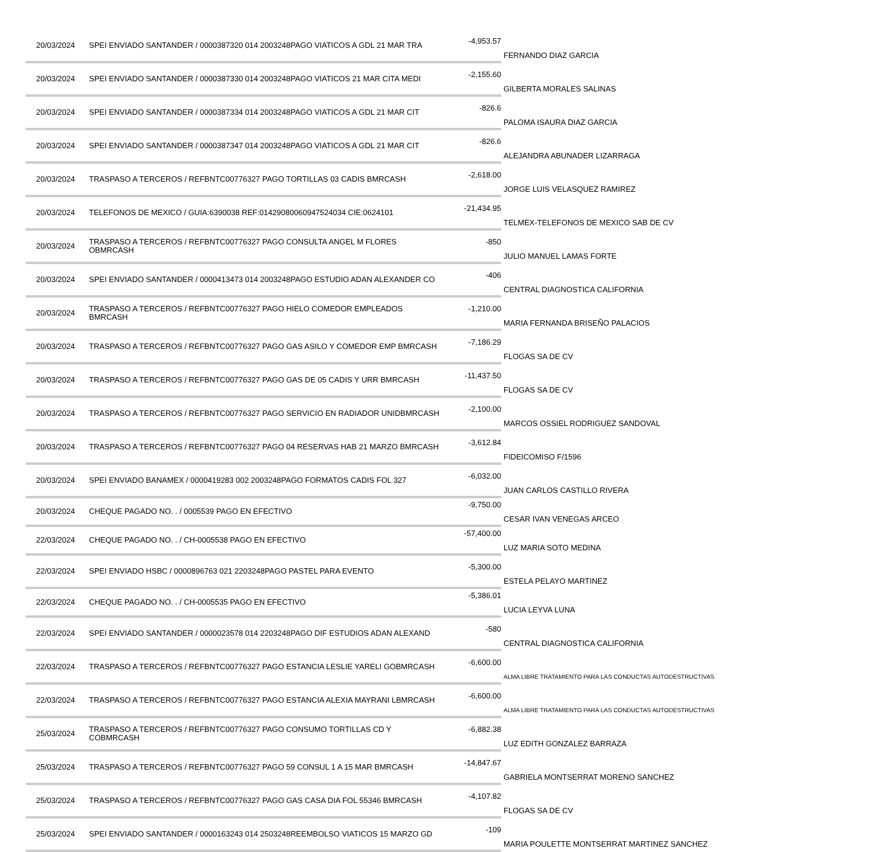| 20/03/2024 | SPEI ENVIADO SANTANDER / 0000387320 014 2003248PAGO VIATICOS A GDL 21 MAR TRA | -4,953.57 | FERNANDO DIAZ GARCIA |
| 20/03/2024 | SPEI ENVIADO SANTANDER / 0000387330 014 2003248PAGO VIATICOS 21 MAR CITA MEDI | -2,155.60 | GILBERTA MORALES SALINAS |
| 20/03/2024 | SPEI ENVIADO SANTANDER / 0000387334 014 2003248PAGO VIATICOS A GDL 21 MAR CIT | -826.6 | PALOMA ISAURA DIAZ GARCIA |
| 20/03/2024 | SPEI ENVIADO SANTANDER / 0000387347 014 2003248PAGO VIATICOS A GDL 21 MAR CIT | -826.6 | ALEJANDRA ABUNADER LIZARRAGA |
| 20/03/2024 | TRASPASO A TERCEROS / REFBNTC00776327 PAGO TORTILLAS 03 CADIS BMRCASH | -2,618.00 | JORGE LUIS VELASQUEZ RAMIREZ |
| 20/03/2024 | TELEFONOS DE MEXICO / GUIA:6390038 REF:01429080060947524034 CIE:0624101 | -21,434.95 | TELMEX-TELEFONOS DE MEXICO SAB DE CV |
| 20/03/2024 | TRASPASO A TERCEROS / REFBNTC00776327 PAGO CONSULTA ANGEL M FLORES OBMRCASH | -850 | JULIO MANUEL LAMAS FORTE |
| 20/03/2024 | SPEI ENVIADO SANTANDER / 0000413473 014 2003248PAGO ESTUDIO ADAN ALEXANDER CO | -406 | CENTRAL DIAGNOSTICA CALIFORNIA |
| 20/03/2024 | TRASPASO A TERCEROS / REFBNTC00776327 PAGO HIELO COMEDOR EMPLEADOS BMRCASH | -1,210.00 | MARIA FERNANDA BRISEÑO PALACIOS |
| 20/03/2024 | TRASPASO A TERCEROS / REFBNTC00776327 PAGO GAS ASILO Y COMEDOR EMP BMRCASH | -7,186.29 | FLOGAS SA DE CV |
| 20/03/2024 | TRASPASO A TERCEROS / REFBNTC00776327 PAGO GAS DE 05 CADIS Y URR BMRCASH | -11,437.50 | FLOGAS SA DE CV |
| 20/03/2024 | TRASPASO A TERCEROS / REFBNTC00776327 PAGO SERVICIO EN RADIADOR UNIDBMRCASH | -2,100.00 | MARCOS OSSIEL RODRIGUEZ SANDOVAL |
| 20/03/2024 | TRASPASO A TERCEROS / REFBNTC00776327 PAGO 04 RESERVAS HAB 21 MARZO BMRCASH | -3,612.84 | FIDEICOMISO F/1596 |
| 20/03/2024 | SPEI ENVIADO BANAMEX / 0000419283 002 2003248PAGO FORMATOS CADIS FOL 327 | -6,032.00 | JUAN CARLOS CASTILLO RIVERA |
| 20/03/2024 | CHEQUE PAGADO NO. . / 0005539 PAGO EN EFECTIVO | -9,750.00 | CESAR IVAN VENEGAS ARCEO |
| 22/03/2024 | CHEQUE PAGADO NO. . / CH-0005538 PAGO EN EFECTIVO | -57,400.00 | LUZ MARIA SOTO MEDINA |
| 22/03/2024 | SPEI ENVIADO HSBC / 0000896763 021 2203248PAGO PASTEL PARA EVENTO | -5,300.00 | ESTELA PELAYO MARTINEZ |
| 22/03/2024 | CHEQUE PAGADO NO. . / CH-0005535 PAGO EN EFECTIVO | -5,386.01 | LUCIA LEYVA LUNA |
| 22/03/2024 | SPEI ENVIADO SANTANDER / 0000023578 014 2203248PAGO DIF ESTUDIOS ADAN ALEXAND | -580 | CENTRAL DIAGNOSTICA CALIFORNIA |
| 22/03/2024 | TRASPASO A TERCEROS / REFBNTC00776327 PAGO ESTANCIA LESLIE YARELI GOBMRCASH | -6,600.00 | ALMA LIBRE TRATAMIENTO PARA LAS CONDUCTAS AUTODESTRUCTIVAS |
| 22/03/2024 | TRASPASO A TERCEROS / REFBNTC00776327 PAGO ESTANCIA ALEXIA MAYRANI LBMRCASH | -6,600.00 | ALMA LIBRE TRATAMIENTO PARA LAS CONDUCTAS AUTODESTRUCTIVAS |
| 25/03/2024 | TRASPASO A TERCEROS / REFBNTC00776327 PAGO CONSUMO TORTILLAS CD Y COBMRCASH | -6,882.38 | LUZ EDITH GONZALEZ BARRAZA |
| 25/03/2024 | TRASPASO A TERCEROS / REFBNTC00776327 PAGO 59 CONSUL 1 A 15 MAR BMRCASH | -14,847.67 | GABRIELA MONTSERRAT MORENO SANCHEZ |
| 25/03/2024 | TRASPASO A TERCEROS / REFBNTC00776327 PAGO GAS CASA DIA FOL 55346 BMRCASH | -4,107.82 | FLOGAS SA DE CV |
| 25/03/2024 | SPEI ENVIADO SANTANDER / 0000163243 014 2503248REEMBOLSO VIATICOS 15 MARZO GD | -109 | MARIA POULETTE MONTSERRAT MARTINEZ SANCHEZ |